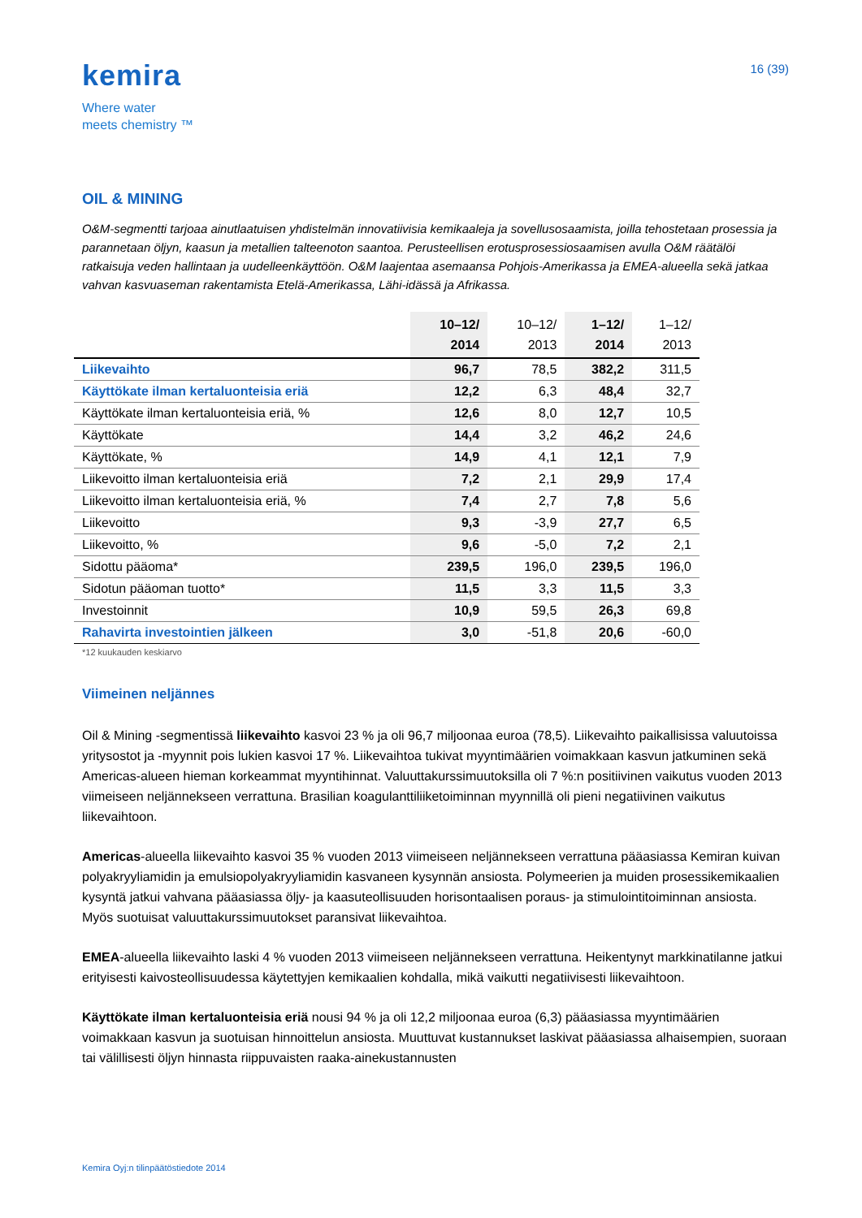kemira
Where water
meets chemistry ™
16 (39)
OIL & MINING
O&M-segmentti tarjoaa ainutlaatuisen yhdistelmän innovatiivisia kemikaaleja ja sovellusosaamista, joilla tehostetaan prosessia ja parannetaan öljyn, kaasun ja metallien talteenoton saantoa. Perusteellisen erotusprosessiosaamisen avulla O&M räätälöi ratkaisuja veden hallintaan ja uudelleenkäyttöön. O&M laajentaa asemaansa Pohjois-Amerikassa ja EMEA-alueella sekä jatkaa vahvan kasvuaseman rakentamista Etelä-Amerikassa, Lähi-idässä ja Afrikassa.
| | 10–12/ 2014 | 10–12/ 2013 | 1–12/ 2014 | 1–12/ 2013 |
| --- | --- | --- | --- | --- |
| Liikevaihto | 96,7 | 78,5 | 382,2 | 311,5 |
| Käyttökate ilman kertaluonteisia eriä | 12,2 | 6,3 | 48,4 | 32,7 |
| Käyttökate ilman kertaluonteisia eriä, % | 12,6 | 8,0 | 12,7 | 10,5 |
| Käyttökate | 14,4 | 3,2 | 46,2 | 24,6 |
| Käyttökate, % | 14,9 | 4,1 | 12,1 | 7,9 |
| Liikevoitto ilman kertaluonteisia eriä | 7,2 | 2,1 | 29,9 | 17,4 |
| Liikevoitto ilman kertaluonteisia eriä, % | 7,4 | 2,7 | 7,8 | 5,6 |
| Liikevoitto | 9,3 | -3,9 | 27,7 | 6,5 |
| Liikevoitto, % | 9,6 | -5,0 | 7,2 | 2,1 |
| Sidottu pääoma* | 239,5 | 196,0 | 239,5 | 196,0 |
| Sidotun pääoman tuotto* | 11,5 | 3,3 | 11,5 | 3,3 |
| Investoinnit | 10,9 | 59,5 | 26,3 | 69,8 |
| Rahavirta investointien jälkeen | 3,0 | -51,8 | 20,6 | -60,0 |
*12 kuukauden keskiarvo
Viimeinen neljännes
Oil & Mining -segmentissä liikevaihto kasvoi 23 % ja oli 96,7 miljoonaa euroa (78,5). Liikevaihto paikallisissa valuutoissa yritysostot ja -myynnit pois lukien kasvoi 17 %. Liikevaihtoa tukivat myyntimäärien voimakkaan kasvun jatkuminen sekä Americas-alueen hieman korkeammat myyntihinnat. Valuuttakurssimuutoksilla oli 7 %:n positiivinen vaikutus vuoden 2013 viimeiseen neljännekseen verrattuna. Brasilian koagulanttiliiketoiminnan myynnillä oli pieni negatiivinen vaikutus liikevaihtoon.
Americas-alueella liikevaihto kasvoi 35 % vuoden 2013 viimeiseen neljännekseen verrattuna pääasiassa Kemiran kuivan polyakryyliamidin ja emulsiopolyakryyliamidin kasvaneen kysynnän ansiosta. Polymeerien ja muiden prosessikemikaalien kysyntä jatkui vahvana pääasiassa öljy- ja kaasuteollisuuden horisontaalisen poraus- ja stimulointitoiminnan ansiosta. Myös suotuisat valuuttakurssimuutokset paransivat liikevaihtoa.
EMEA-alueella liikevaihto laski 4 % vuoden 2013 viimeiseen neljännekseen verrattuna. Heikentynyt markkinatilanne jatkui erityisesti kaivosteollisuudessa käytettyjen kemikaalien kohdalla, mikä vaikutti negatiivisesti liikevaihtoon.
Käyttökate ilman kertaluonteisia eriä nousi 94 % ja oli 12,2 miljoonaa euroa (6,3) pääasiassa myyntimäärien voimakkaan kasvun ja suotuisan hinnoittelun ansiosta. Muuttuvat kustannukset laskivat pääasiassa alhaisempien, suoraan tai välillisesti öljyn hinnasta riippuvaisten raaka-ainekustannusten
Kemira Oyj:n tilinpäätöstiedote 2014